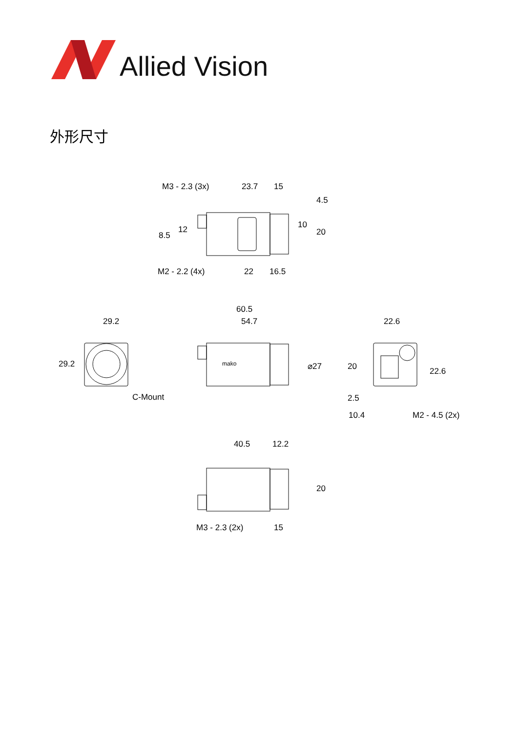Allied Vision
外形尺寸
M3 - 2.3 (3x)
23.7
15
M2 - 2.2 (4x)
22
16.5
60.5
54.7
29.2
C-Mount
22.6
10.4
M2 - 4.5 (2x)
40.5
12.2
M3 - 2.3 (2x)
15
8.5
12
10
4.5
20
29.2
⌀27
20
2.5
22.6
20
mako